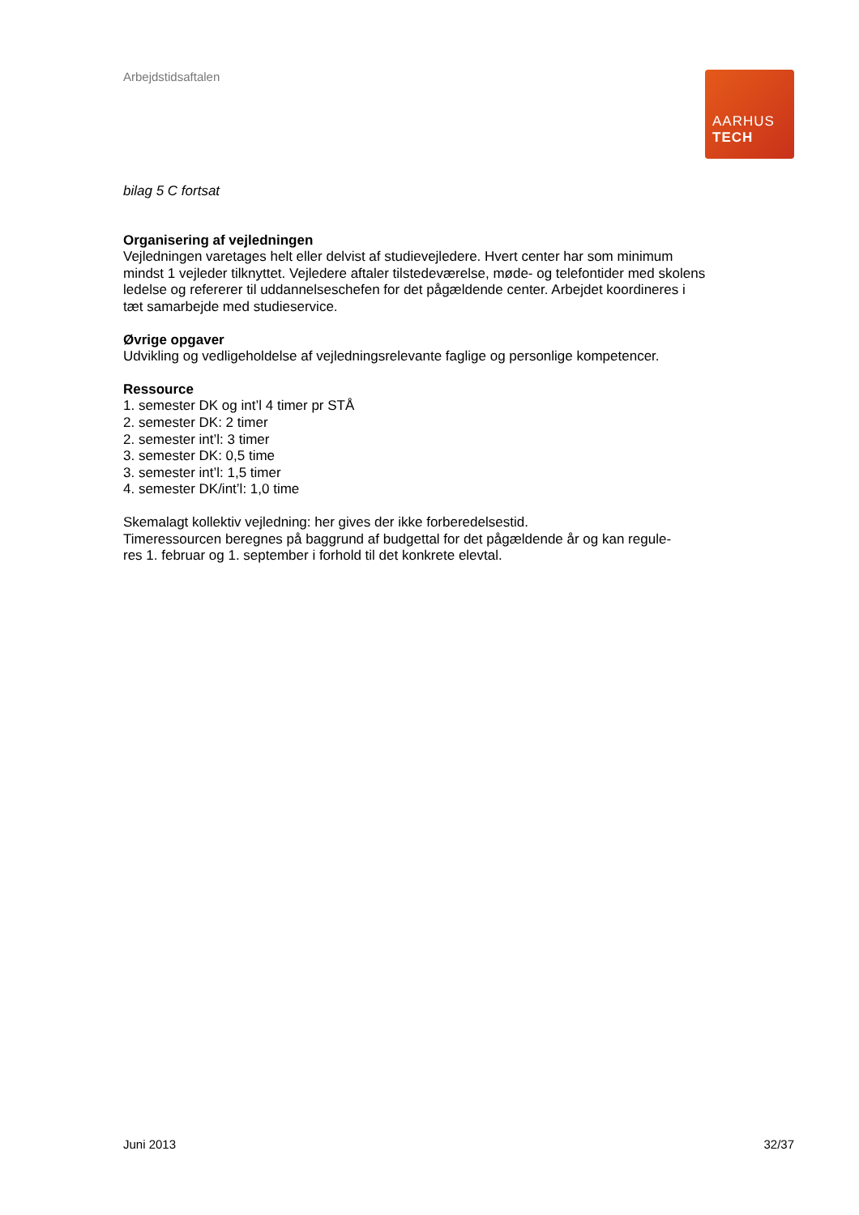Arbejdstidsaftalen
AARHUS
TECH
bilag 5 C fortsat
Organisering af vejledningen
Vejledningen varetages helt eller delvist af studievejledere. Hvert center har som minimum mindst 1 vejleder tilknyttet. Vejledere aftaler tilstedeværelse, møde- og telefontider med skolens ledelse og refererer til uddannelseschefen for det pågældende center. Arbejdet koordineres i tæt samarbejde med studieservice.
Øvrige opgaver
Udvikling og vedligeholdelse af vejledningsrelevante faglige og personlige kompetencer.
Ressource
1. semester DK og int’l 4 timer pr STÅ
2. semester DK: 2 timer
2. semester int’l: 3 timer
3. semester DK: 0,5 time
3. semester int’l: 1,5 timer
4. semester DK/int’l: 1,0 time
Skemalagt kollektiv vejledning: her gives der ikke forberedelsestid.
Timeressourcen beregnes på baggrund af budgettal for det pågældende år og kan regule-
res 1. februar og 1. september i forhold til det konkrete elevtal.
Juni 2013 32/37